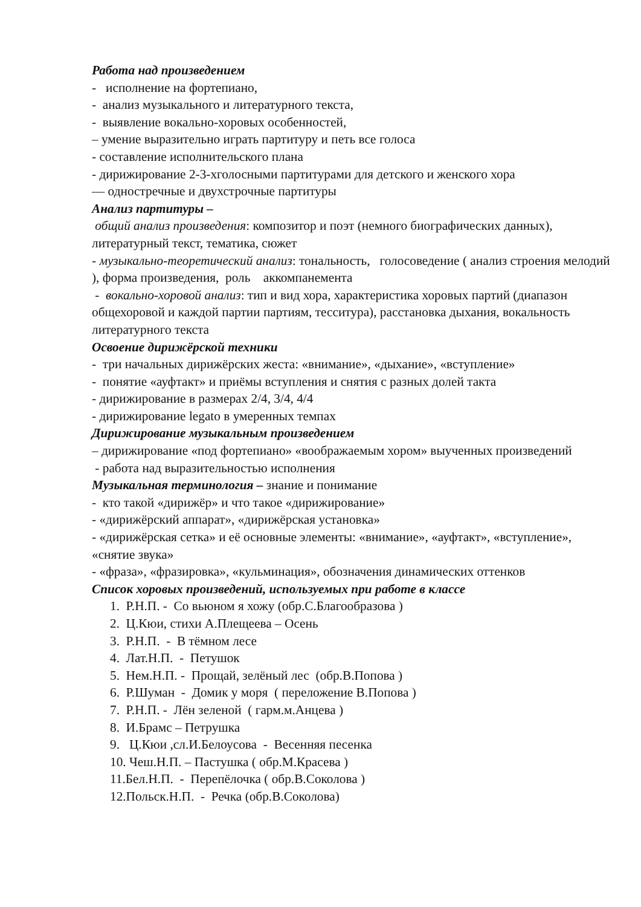Работа над произведением
- исполнение на фортепиано,
- анализ музыкального и литературного текста,
- выявление вокально-хоровых особенностей,
– умение выразительно играть партитуру и петь все голоса
- составление исполнительского плана
- дирижирование 2-3-хголосными партитурами для детского и женского хора
— одностречные и двухстрочные партитуры
Анализ партитуры –
общий анализ произведения: композитор и поэт (немного биографических данных), литературный текст, тематика, сюжет
- музыкально-теоретический анализ: тональность, голосоведение ( анализ строения мелодий ), форма произведения, роль аккомпанемента
- вокально-хоровой анализ: тип и вид хора, характеристика хоровых партий (диапазон общехоровой и каждой партии партиям, тесситура), расстановка дыхания, вокальность литературного текста
Освоение дирижёрской техники
- три начальных дирижёрских жеста: «внимание», «дыхание», «вступление»
- понятие «ауфтакт» и приёмы вступления и снятия с разных долей такта
- дирижирование в размерах 2/4, 3/4, 4/4
- дирижирование legato в умеренных темпах
Дирижирование музыкальным произведением
– дирижирование «под фортепиано» «воображаемым хором» выученных произведений
- работа над выразительностью исполнения
Музыкальная терминология – знание и понимание
- кто такой «дирижёр» и что такое «дирижирование»
- «дирижёрский аппарат», «дирижёрская установка»
- «дирижёрская сетка» и её основные элементы: «внимание», «ауфтакт», «вступление», «снятие звука»
- «фраза», «фразировка», «кульминация», обозначения динамических оттенков
Список хоровых произведений, используемых при работе в классе
1. Р.Н.П. - Со вьюном я хожу (обр.С.Благообразова )
2. Ц.Кюи, стихи А.Плещеева – Осень
3. Р.Н.П. - В тёмном лесе
4. Лат.Н.П. - Петушок
5. Нем.Н.П. - Прощай, зелёный лес (обр.В.Попова )
6. Р.Шуман - Домик у моря ( переложение В.Попова )
7. Р.Н.П. - Лён зеленой ( гарм.м.Анцева )
8. И.Брамс – Петрушка
9. Ц.Кюи ,сл.И.Белоусова - Весенняя песенка
10. Чеш.Н.П. – Пастушка ( обр.М.Красева )
11.Бел.Н.П. - Перепёлочка ( обр.В.Соколова )
12.Польск.Н.П. - Речка (обр.В.Соколова)